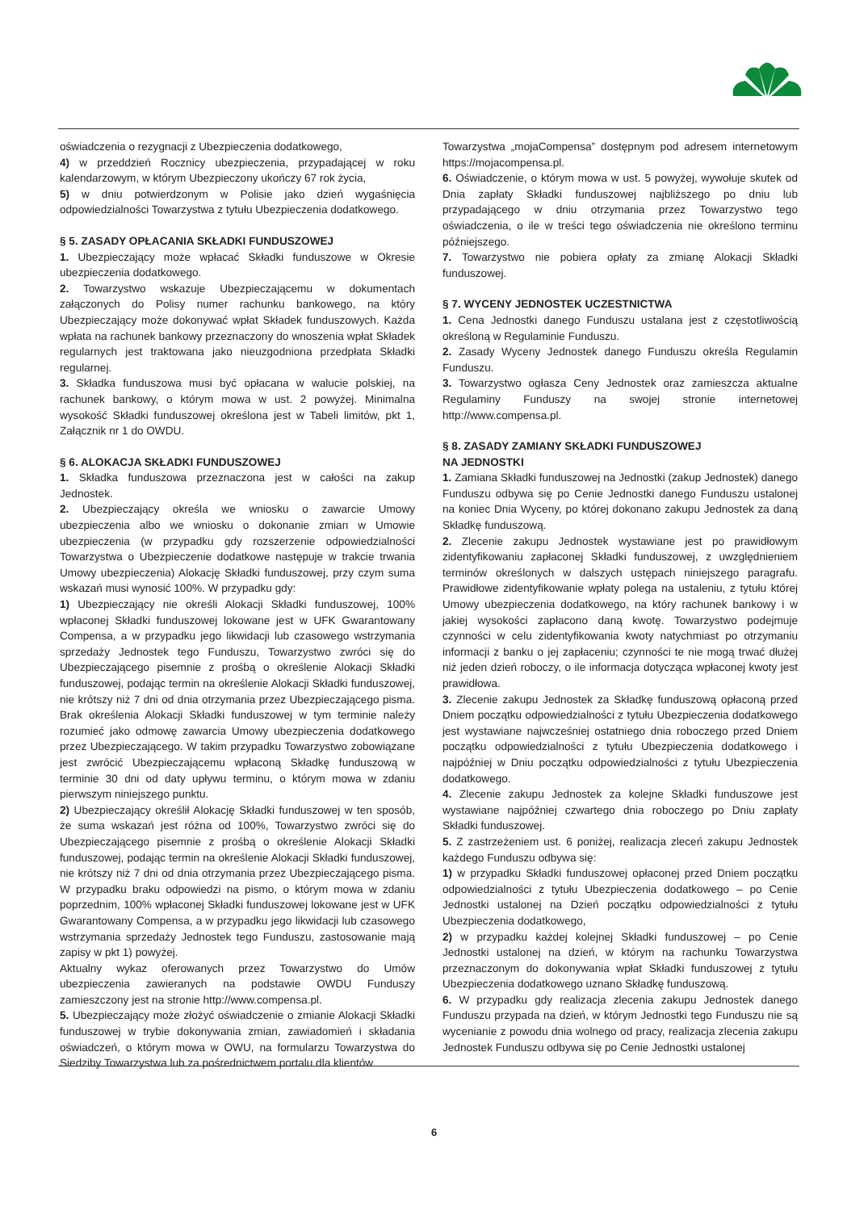oświadczenia o rezygnacji z Ubezpieczenia dodatkowego,
4) w przeddzień Rocznicy ubezpieczenia, przypadającej w roku kalendarzowym, w którym Ubezpieczony ukończy 67 rok życia,
5) w dniu potwierdzonym w Polisie jako dzień wygaśnięcia odpowiedzialności Towarzystwa z tytułu Ubezpieczenia dodatkowego.
§ 5. ZASADY OPŁACANIA SKŁADKI FUNDUSZOWEJ
1. Ubezpieczający może wpłacać Składki funduszowe w Okresie ubezpieczenia dodatkowego.
2. Towarzystwo wskazuje Ubezpieczającemu w dokumentach załączonych do Polisy numer rachunku bankowego, na który Ubezpieczający może dokonywać wpłat Składek funduszowych. Każda wpłata na rachunek bankowy przeznaczony do wnoszenia wpłat Składek regularnych jest traktowana jako nieuzgodniona przedpłata Składki regularnej.
3. Składka funduszowa musi być opłacana w walucie polskiej, na rachunek bankowy, o którym mowa w ust. 2 powyżej. Minimalna wysokość Składki funduszowej określona jest w Tabeli limitów, pkt 1, Załącznik nr 1 do OWDU.
§ 6. ALOKACJA SKŁADKI FUNDUSZOWEJ
1. Składka funduszowa przeznaczona jest w całości na zakup Jednostek.
2. Ubezpieczający określa we wniosku o zawarcie Umowy ubezpieczenia albo we wniosku o dokonanie zmian w Umowie ubezpieczenia (w przypadku gdy rozszerzenie odpowiedzialności Towarzystwa o Ubezpieczenie dodatkowe następuje w trakcie trwania Umowy ubezpieczenia) Alokację Składki funduszowej, przy czym suma wskazań musi wynosić 100%. W przypadku gdy:
1) Ubezpieczający nie określi Alokacji Składki funduszowej, 100% wpłaconej Składki funduszowej lokowane jest w UFK Gwarantowany Compensa, a w przypadku jego likwidacji lub czasowego wstrzymania sprzedaży Jednostek tego Funduszu, Towarzystwo zwróci się do Ubezpieczającego pisemnie z prośbą o określenie Alokacji Składki funduszowej, podając termin na określenie Alokacji Składki funduszowej, nie krótszy niż 7 dni od dnia otrzymania przez Ubezpieczającego pisma. Brak określenia Alokacji Składki funduszowej w tym terminie należy rozumieć jako odmowę zawarcia Umowy ubezpieczenia dodatkowego przez Ubezpieczającego. W takim przypadku Towarzystwo zobowiązane jest zwrócić Ubezpieczającemu wpłaconą Składkę funduszową w terminie 30 dni od daty upływu terminu, o którym mowa w zdaniu pierwszym niniejszego punktu.
2) Ubezpieczający określił Alokację Składki funduszowej w ten sposób, że suma wskazań jest różna od 100%, Towarzystwo zwróci się do Ubezpieczającego pisemnie z prośbą o określenie Alokacji Składki funduszowej, podając termin na określenie Alokacji Składki funduszowej, nie krótszy niż 7 dni od dnia otrzymania przez Ubezpieczającego pisma. W przypadku braku odpowiedzi na pismo, o którym mowa w zdaniu poprzednim, 100% wpłaconej Składki funduszowej lokowane jest w UFK Gwarantowany Compensa, a w przypadku jego likwidacji lub czasowego wstrzymania sprzedaży Jednostek tego Funduszu, zastosowanie mają zapisy w pkt 1) powyżej.
Aktualny wykaz oferowanych przez Towarzystwo do Umów ubezpieczenia zawieranych na podstawie OWDU Funduszy zamieszczony jest na stronie http://www.compensa.pl.
5. Ubezpieczający może złożyć oświadczenie o zmianie Alokacji Składki funduszowej w trybie dokonywania zmian, zawiadomień i składania oświadczeń, o którym mowa w OWU, na formularzu Towarzystwa do Siedziby Towarzystwa lub za pośrednictwem portalu dla klientów
Towarzystwa „mojaCompensa” dostępnym pod adresem internetowym https://mojacompensa.pl.
6. Oświadczenie, o którym mowa w ust. 5 powyżej, wywołuje skutek od Dnia zapłaty Składki funduszowej najbliższego po dniu lub przypadającego w dniu otrzymania przez Towarzystwo tego oświadczenia, o ile w treści tego oświadczenia nie określono terminu późniejszego.
7. Towarzystwo nie pobiera opłaty za zmianę Alokacji Składki funduszowej.
§ 7. WYCENY JEDNOSTEK UCZESTNICTWA
1. Cena Jednostki danego Funduszu ustalana jest z częstotliwością określoną w Regulaminie Funduszu.
2. Zasady Wyceny Jednostek danego Funduszu określa Regulamin Funduszu.
3. Towarzystwo ogłasza Ceny Jednostek oraz zamieszcza aktualne Regulaminy Funduszy na swojej stronie internetowej http://www.compensa.pl.
§ 8. ZASADY ZAMIANY SKŁADKI FUNDUSZOWEJ
NA JEDNOSTKI
1. Zamiana Składki funduszowej na Jednostki (zakup Jednostek) danego Funduszu odbywa się po Cenie Jednostki danego Funduszu ustalonej na koniec Dnia Wyceny, po której dokonano zakupu Jednostek za daną Składkę funduszową.
2. Zlecenie zakupu Jednostek wystawiane jest po prawidłowym zidentyfikowaniu zapłaconej Składki funduszowej, z uwzględnieniem terminów określonych w dalszych ustępach niniejszego paragrafu. Prawidłowe zidentyfikowanie wpłaty polega na ustaleniu, z tytułu której Umowy ubezpieczenia dodatkowego, na który rachunek bankowy i w jakiej wysokości zapłacono daną kwotę. Towarzystwo podejmuje czynności w celu zidentyfikowania kwoty natychmiast po otrzymaniu informacji z banku o jej zapłaceniu; czynności te nie mogą trwać dłużej niż jeden dzień roboczy, o ile informacja dotycząca wpłaconej kwoty jest prawidłowa.
3. Zlecenie zakupu Jednostek za Składkę funduszową opłaconą przed Dniem początku odpowiedzialności z tytułu Ubezpieczenia dodatkowego jest wystawiane najwcześniej ostatniego dnia roboczego przed Dniem początku odpowiedzialności z tytułu Ubezpieczenia dodatkowego i najpóźniej w Dniu początku odpowiedzialności z tytułu Ubezpieczenia dodatkowego.
4. Zlecenie zakupu Jednostek za kolejne Składki funduszowe jest wystawiane najpóźniej czwartego dnia roboczego po Dniu zapłaty Składki funduszowej.
5. Z zastrzeżeniem ust. 6 poniżej, realizacja zleceń zakupu Jednostek każdego Funduszu odbywa się:
1) w przypadku Składki funduszowej opłaconej przed Dniem początku odpowiedzialności z tytułu Ubezpieczenia dodatkowego – po Cenie Jednostki ustalonej na Dzień początku odpowiedzialności z tytułu Ubezpieczenia dodatkowego,
2) w przypadku każdej kolejnej Składki funduszowej – po Cenie Jednostki ustalonej na dzień, w którym na rachunku Towarzystwa przeznaczonym do dokonywania wpłat Składki funduszowej z tytułu Ubezpieczenia dodatkowego uznano Składkę funduszową.
6. W przypadku gdy realizacja zlecenia zakupu Jednostek danego Funduszu przypada na dzień, w którym Jednostki tego Funduszu nie są wycenianie z powodu dnia wolnego od pracy, realizacja zlecenia zakupu Jednostek Funduszu odbywa się po Cenie Jednostki ustalonej
6